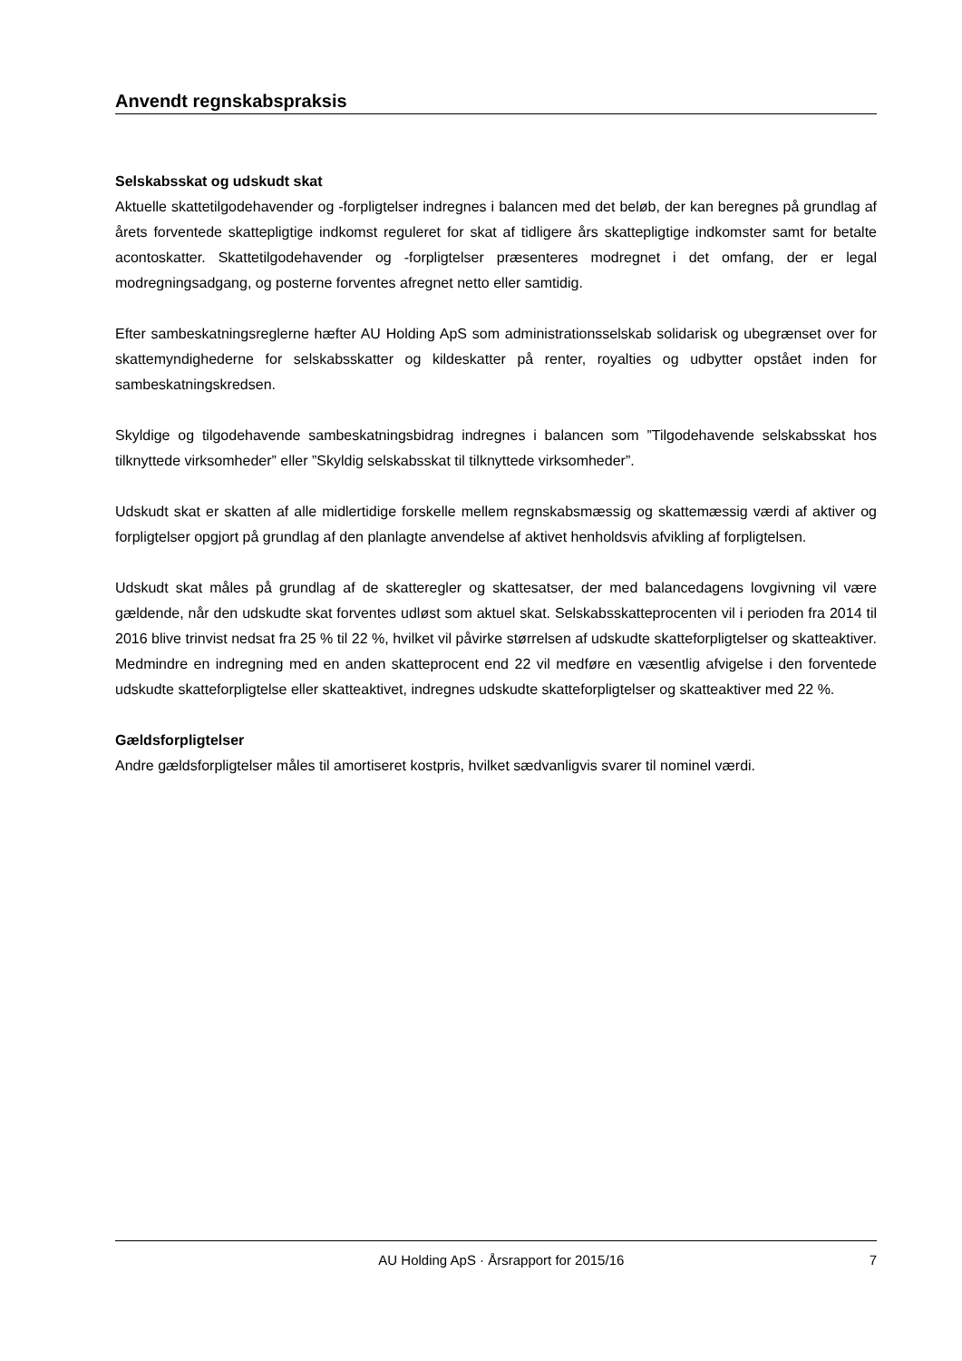Anvendt regnskabspraksis
Selskabsskat og udskudt skat
Aktuelle skattetilgodehavender og -forpligtelser indregnes i balancen med det beløb, der kan beregnes på grundlag af årets forventede skattepligtige indkomst reguleret for skat af tidligere års skattepligtige indkomster samt for betalte acontoskatter. Skattetilgodehavender og -forpligtelser præsenteres modregnet i det omfang, der er legal modregningsadgang, og posterne forventes afregnet netto eller samtidig.
Efter sambeskatningsreglerne hæfter AU Holding ApS som administrationsselskab solidarisk og ubegrænset over for skattemyndighederne for selskabsskatter og kildeskatter på renter, royalties og udbytter opstået inden for sambeskatningskredsen.
Skyldige og tilgodehavende sambeskatningsbidrag indregnes i balancen som ”Tilgodehavende selskabsskat hos tilknyttede virksomheder” eller ”Skyldig selskabsskat til tilknyttede virksomheder”.
Udskudt skat er skatten af alle midlertidige forskelle mellem regnskabsmæssig og skattemæssig værdi af aktiver og forpligtelser opgjort på grundlag af den planlagte anvendelse af aktivet henholdsvis afvikling af forpligtelsen.
Udskudt skat måles på grundlag af de skatteregler og skattesatser, der med balancedagens lovgivning vil være gældende, når den udskudte skat forventes udløst som aktuel skat. Selskabsskatteprocenten vil i perioden fra 2014 til 2016 blive trinvist nedsat fra 25 % til 22 %, hvilket vil påvirke størrelsen af udskudte skatteforpligtelser og skatteaktiver. Medmindre en indregning med en anden skatteprocent end 22 vil medføre en væsentlig afvigelse i den forventede udskudte skatteforpligtelse eller skatteaktivet, indregnes udskudte skatteforpligtelser og skatteaktiver med 22 %.
Gældsforpligtelser
Andre gældsforpligtelser måles til amortiseret kostpris, hvilket sædvanligvis svarer til nominel værdi.
AU Holding ApS · Årsrapport for 2015/16 7